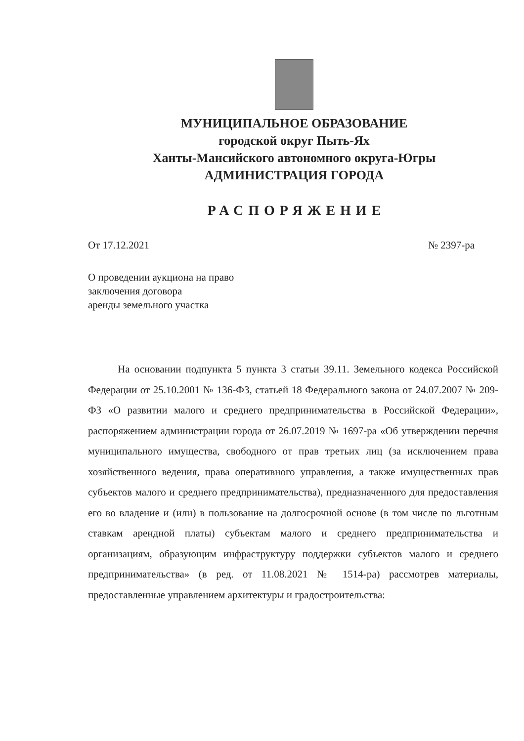МУНИЦИПАЛЬНОЕ ОБРАЗОВАНИЕ
городской округ Пыть-Ях
Ханты-Мансийского автономного округа-Югры
АДМИНИСТРАЦИЯ ГОРОДА
РАСПОРЯЖЕНИЕ
От 17.12.2021 № 2397-ра
О проведении аукциона на право
заключения договора
аренды земельного участка
На основании подпункта 5 пункта 3 статьи 39.11. Земельного кодекса Российской Федерации от 25.10.2001 № 136-ФЗ, статьей 18 Федерального закона от 24.07.2007 № 209-ФЗ «О развитии малого и среднего предпринимательства в Российской Федерации», распоряжением администрации города от 26.07.2019 № 1697-ра «Об утверждении перечня муниципального имущества, свободного от прав третьих лиц (за исключением права хозяйственного ведения, права оперативного управления, а также имущественных прав субъектов малого и среднего предпринимательства), предназначенного для предоставления его во владение и (или) в пользование на долгосрочной основе (в том числе по льготным ставкам арендной платы) субъектам малого и среднего предпринимательства и организациям, образующим инфраструктуру поддержки субъектов малого и среднего предпринимательства» (в ред. от 11.08.2021 № 1514-ра) рассмотрев материалы, предоставленные управлением архитектуры и градостроительства: